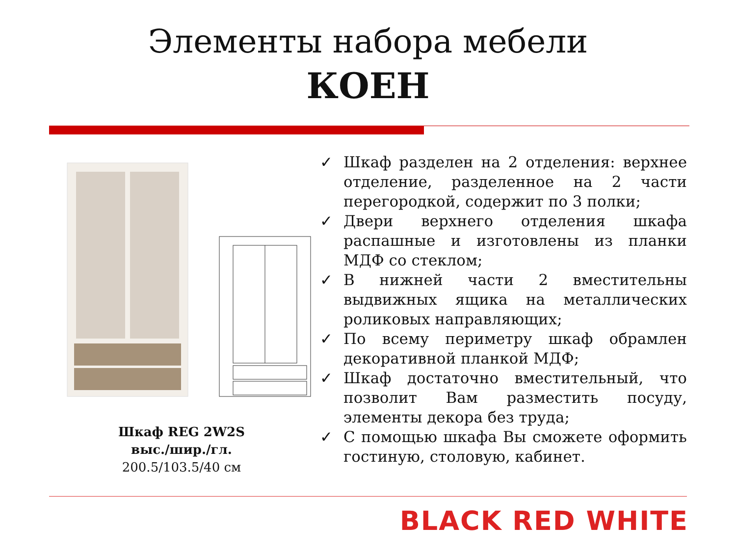Элементы набора мебели
КОЕН
Шкаф REG 2W2S
выс./шир./гл.
200.5/103.5/40 см
✓ Шкаф разделен на 2 отделения: верхнее отделение, разделенное на 2 части перегородкой, содержит по 3 полки;
✓ Двери верхнего отделения шкафа распашные и изготовлены из планки МДФ со стеклом;
✓ В нижней части 2 вместительны выдвижных ящика на металлических роликовых направляющих;
✓ По всему периметру шкаф обрамлен декоративной планкой МДФ;
✓ Шкаф достаточно вместительный, что позволит Вам разместить посуду, элементы декора без труда;
✓ С помощью шкафа Вы сможете оформить гостиную, столовую, кабинет.
BLACK RED WHITE